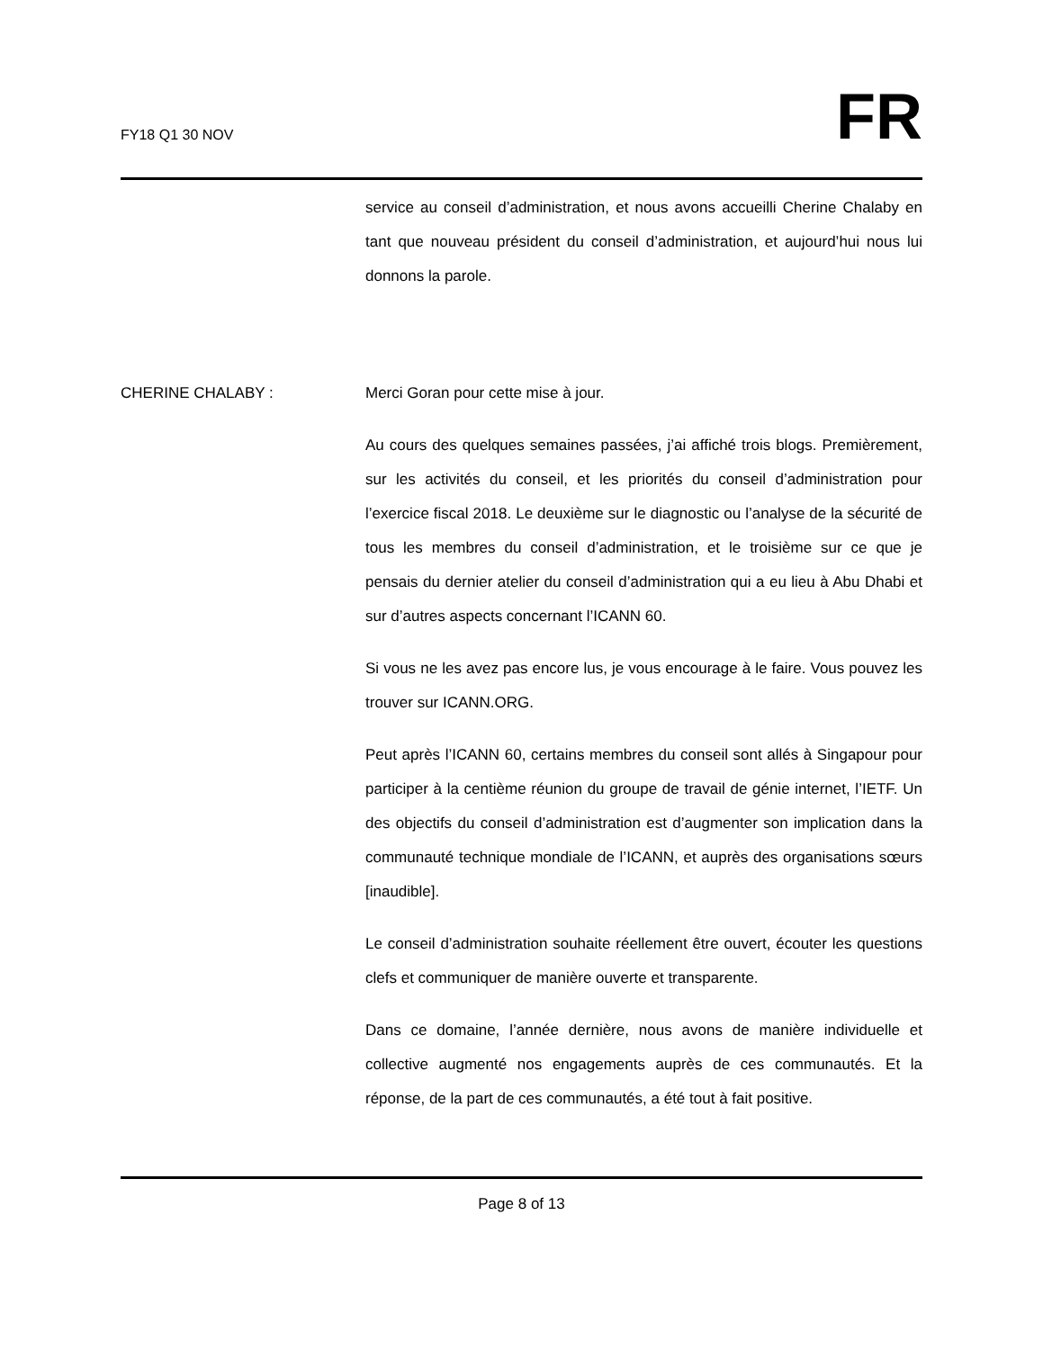FY18 Q1 30 NOV
FR
service au conseil d’administration, et nous avons accueilli Cherine Chalaby en tant que nouveau président du conseil d’administration, et aujourd’hui nous lui donnons la parole.
CHERINE CHALABY : Merci Goran pour cette mise à jour.
Au cours des quelques semaines passées, j’ai affiché trois blogs. Premièrement, sur les activités du conseil, et les priorités du conseil d’administration pour l’exercice fiscal 2018. Le deuxième sur le diagnostic ou l’analyse de la sécurité de tous les membres du conseil d’administration, et le troisième sur ce que je pensais du dernier atelier du conseil d’administration qui a eu lieu à Abu Dhabi et sur d’autres aspects concernant l’ICANN 60.
Si vous ne les avez pas encore lus, je vous encourage à le faire. Vous pouvez les trouver sur ICANN.ORG.
Peut après l’ICANN 60, certains membres du conseil sont allés à Singapour pour participer à la centième réunion du groupe de travail de génie internet, l’IETF. Un des objectifs du conseil d’administration est d’augmenter son implication dans la communauté technique mondiale de l’ICANN, et auprès des organisations sœurs [inaudible].
Le conseil d’administration souhaite réellement être ouvert, écouter les questions clefs et communiquer de manière ouverte et transparente.
Dans ce domaine, l’année dernière, nous avons de manière individuelle et collective augmenté nos engagements auprès de ces communautés. Et la réponse, de la part de ces communautés, a été tout à fait positive.
Page 8 of 13